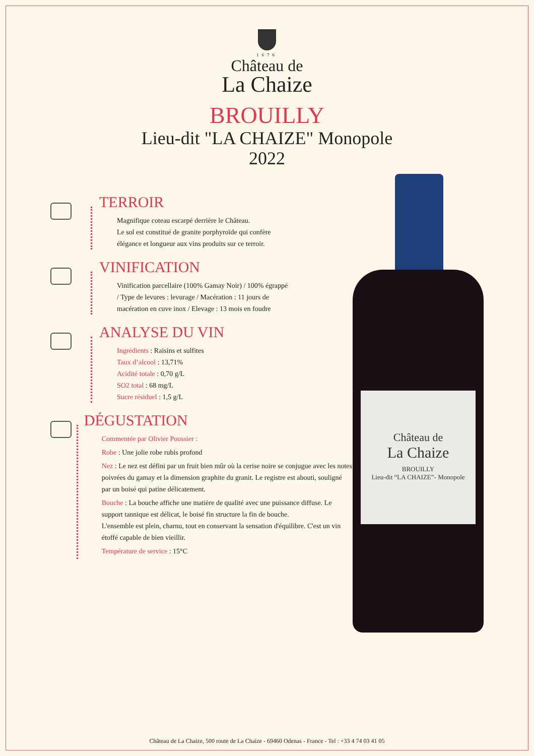1676
Château de
La Chaize
BROUILLY
Lieu-dit "LA CHAIZE" Monopole
2022
Château de
La Chaize
BROUILLY
Lieu-dit “LA CHAIZE”- Monopole
TERROIR
Magnifique coteau escarpé derrière le Château.
Le sol est constitué de granite porphyroïde qui confère
élégance et longueur aux vins produits sur ce terroir.
VINIFICATION
Vinification parcellaire (100% Gamay Noir) / 100% égrappé
/ Type de levures : levurage / Macération : 11 jours de
macération en cuve inox / Elevage : 13 mois en foudre
ANALYSE DU VIN
Ingrédients : Raisins et sulfites
Taux d’alcool : 13,71%
Acidité totale : 0,70 g/L
SO2 total : 68 mg/L
Sucre résiduel : 1,5 g/L
DÉGUSTATION
Commentée par Olivier Poussier :
Robe : Une jolie robe rubis profond
Nez : Le nez est défini par un fruit bien mûr où la cerise noire se conjugue avec les notes poivrées du gamay et la dimension graphite du granit. Le registre est abouti, souligné par un boisé qui patine délicatement.
Bouche : La bouche affiche une matière de qualité avec une puissance diffuse. Le support tannique est délicat, le boisé fin structure la fin de bouche.
L'ensemble est plein, charnu, tout en conservant la sensation d'équilibre. C'est un vin étoffé capable de bien vieillir.
Température de service : 15°C
Château de La Chaize, 500 route de La Chaize - 69460 Odenas - France - Tel : +33 4 74 03 41 05